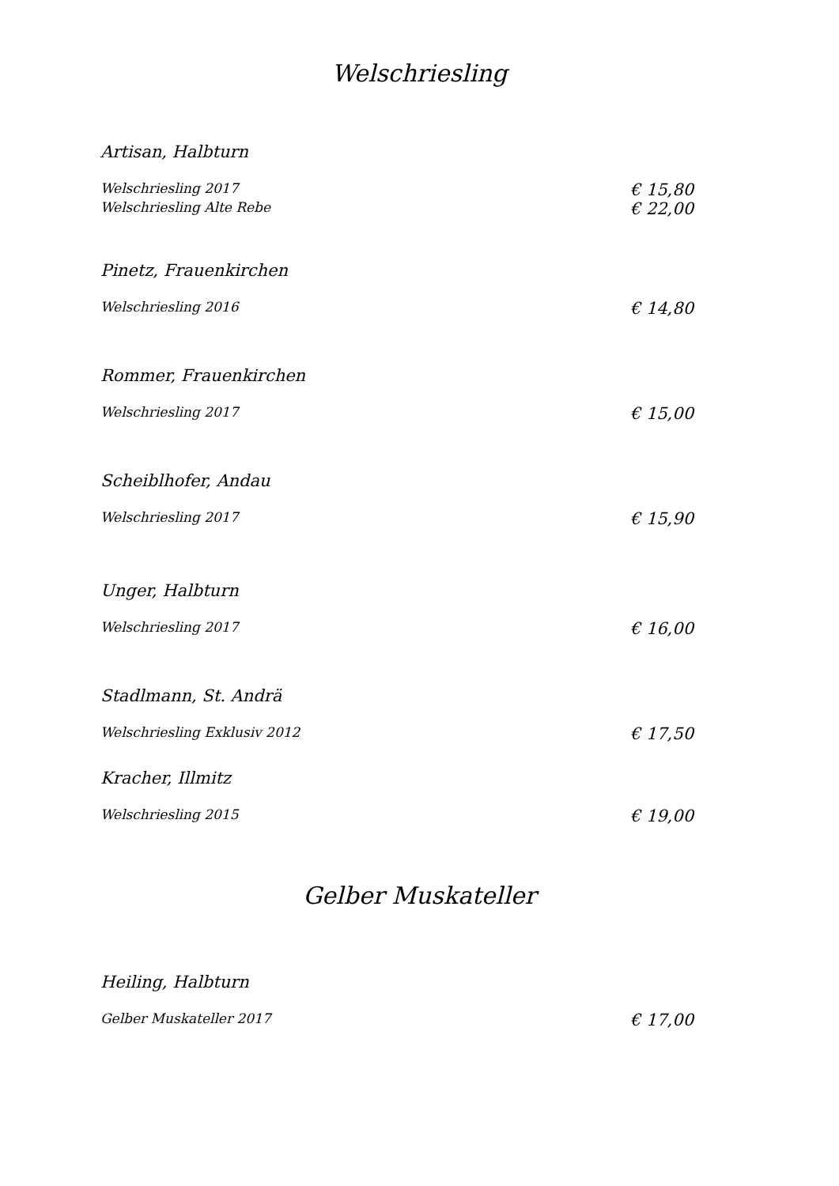Welschriesling
Artisan, Halbturn
Welschriesling 2017 € 15,80
Welschriesling Alte Rebe € 22,00
Pinetz, Frauenkirchen
Welschriesling 2016 € 14,80
Rommer, Frauenkirchen
Welschriesling 2017 € 15,00
Scheiblhofer, Andau
Welschriesling 2017 € 15,90
Unger, Halbturn
Welschriesling 2017 € 16,00
Stadlmann, St. Andrä
Welschriesling Exklusiv 2012 € 17,50
Kracher, Illmitz
Welschriesling 2015 € 19,00
Gelber Muskateller
Heiling, Halbturn
Gelber Muskateller 2017 € 17,00